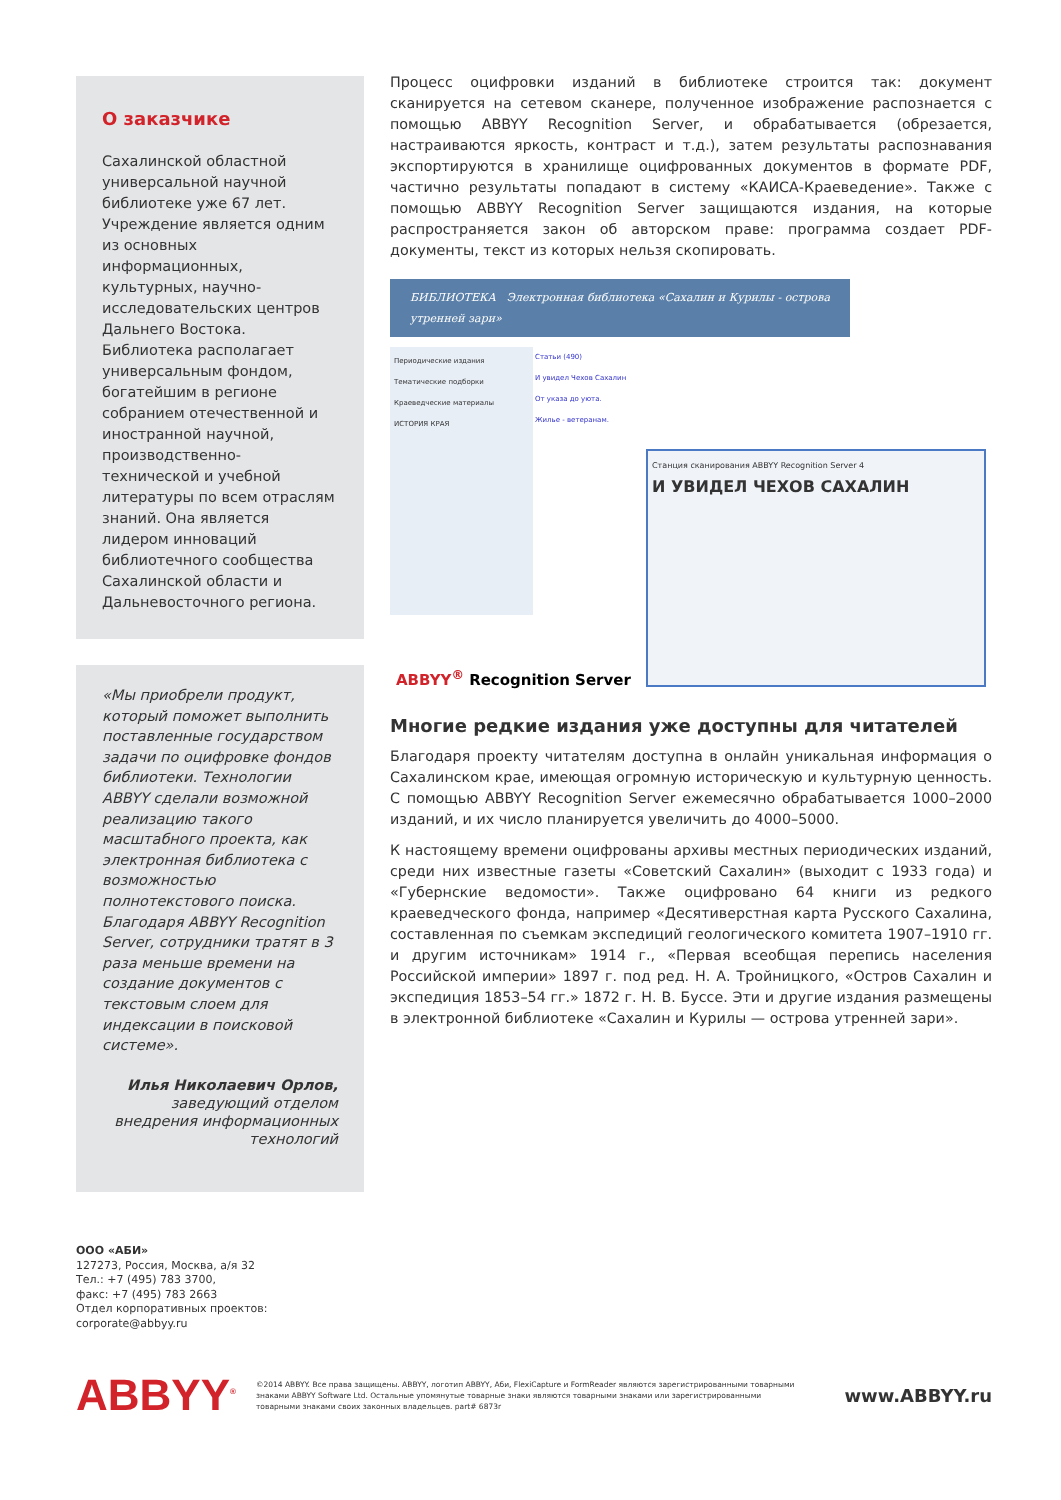О заказчике
Сахалинской областной универсальной научной библиотеке уже 67 лет. Учреждение является одним из основных информационных, культурных, научно-исследовательских центров Дальнего Востока. Библиотека располагает универсальным фондом, богатейшим в регионе собранием отечественной и иностранной научной, производственно-технической и учебной литературы по всем отраслям знаний. Она является лидером инноваций библиотечного сообщества Сахалинской области и Дальневосточного региона.
«Мы приобрели продукт, который поможет выполнить поставленные государством задачи по оцифровке фондов библиотеки. Технологии ABBYY сделали возможной реализацию такого масштабного проекта, как электронная библиотека с возможностью полнотекстового поиска. Благодаря ABBYY Recognition Server, сотрудники тратят в 3 раза меньше времени на создание документов с текстовым слоем для индексации в поисковой системе».
Илья Николаевич Орлов,
заведующий отделом внедрения информационных технологий
Процесс оцифровки изданий в библиотеке строится так: документ сканируется на сетевом сканере, полученное изображение распознается с помощью ABBYY Recognition Server, и обрабатывается (обрезается, настраиваются яркость, контраст и т.д.), затем результаты распознавания экспортируются в хранилище оцифрованных документов в формате PDF, частично результаты попадают в систему «КАИСА-Краеведение». Также с помощью ABBYY Recognition Server защищаются издания, на которые распространяется закон об авторском праве: программа создает PDF-документы, текст из которых нельзя скопировать.
БИБЛИОТЕКА Электронная библиотека «Сахалин и Курилы - острова утренней зари»
Периодические издания
Тематические подборки
Краеведческие материалы
ИСТОРИЯ КРАЯ
Статьи (490)
И увидел Чехов Сахалин
От указа до уюта.
Жилье - ветеранам.
Станция сканирования ABBYY Recognition Server 4
И УВИДЕЛ ЧЕХОВ САХАЛИН
ABBYY<sup>®</sup> Recognition Server
Многие редкие издания уже доступны для читателей
Благодаря проекту читателям доступна в онлайн уникальная информация о Сахалинском крае, имеющая огромную историческую и культурную ценность. С помощью ABBYY Recognition Server ежемесячно обрабатывается 1000–2000 изданий, и их число планируется увеличить до 4000–5000.
К настоящему времени оцифрованы архивы местных периодических изданий, среди них известные газеты «Советский Сахалин» (выходит с 1933 года) и «Губернские ведомости». Также оцифровано 64 книги из редкого краеведческого фонда, например «Десятиверстная карта Русского Сахалина, составленная по съемкам экспедиций геологического комитета 1907–1910 гг. и другим источникам» 1914 г., «Первая всеобщая перепись населения Российской империи» 1897 г. под ред. Н. А. Тройницкого, «Остров Сахалин и экспедиция 1853–54 гг.» 1872 г. Н. В. Буссе. Эти и другие издания размещены в электронной библиотеке «Сахалин и Курилы — острова утренней зари».
ООО «АБИ»
127273, Россия, Москва, а/я 32
Тел.: +7 (495) 783 3700,
факс: +7 (495) 783 2663
Отдел корпоративных проектов:
corporate@abbyy.ru
ABBYY<sup>®</sup>
©2014 ABBYY. Все права защищены. ABBYY, логотип ABBYY, Аби, FlexiCapture и FormReader являются зарегистрированными товарными знаками ABBYY Software Ltd. Остальные упомянутые товарные знаки являются товарными знаками или зарегистрированными товарными знаками своих законных владельцев. part# 6873r
www.ABBYY.ru